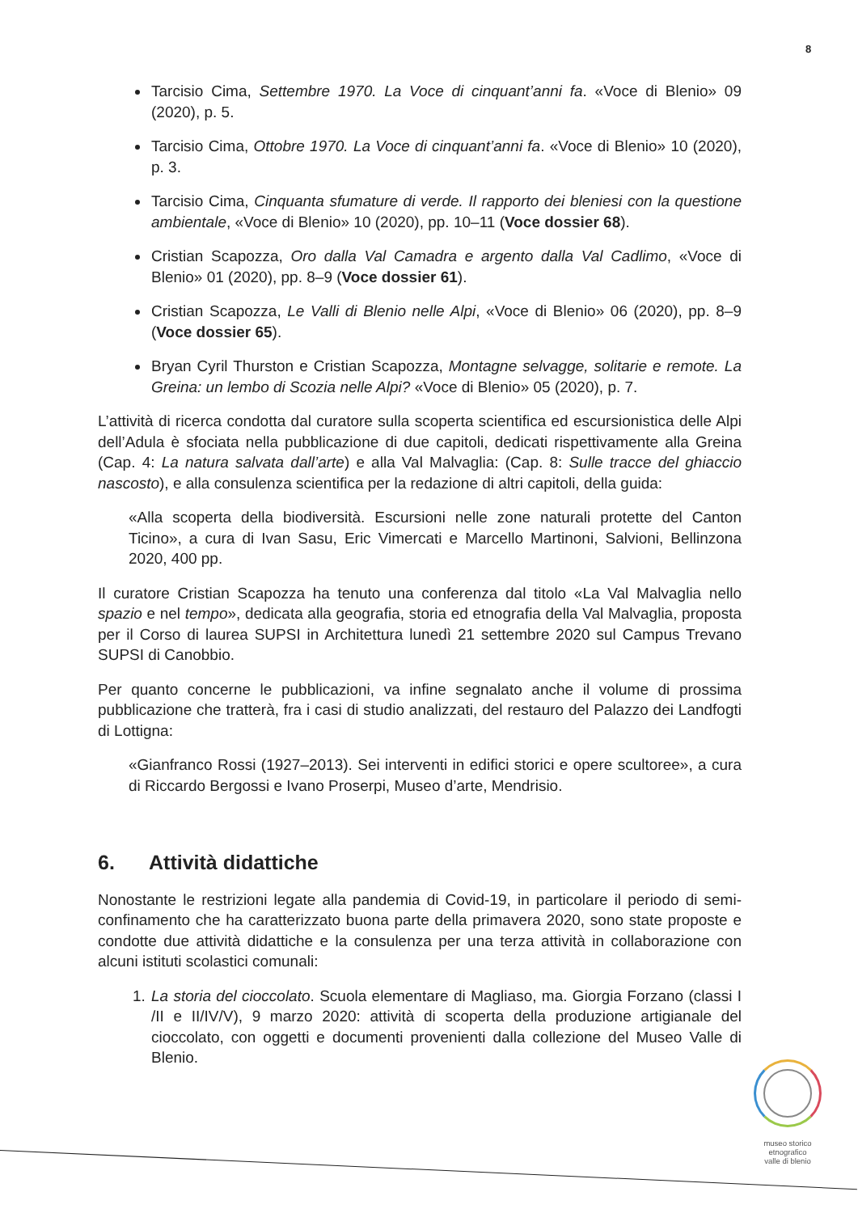8
Tarcisio Cima, Settembre 1970. La Voce di cinquant’anni fa. «Voce di Blenio» 09 (2020), p. 5.
Tarcisio Cima, Ottobre 1970. La Voce di cinquant’anni fa. «Voce di Blenio» 10 (2020), p. 3.
Tarcisio Cima, Cinquanta sfumature di verde. Il rapporto dei bleniesi con la questione ambientale, «Voce di Blenio» 10 (2020), pp. 10–11 (Voce dossier 68).
Cristian Scapozza, Oro dalla Val Camadra e argento dalla Val Cadlimo, «Voce di Blenio» 01 (2020), pp. 8–9 (Voce dossier 61).
Cristian Scapozza, Le Valli di Blenio nelle Alpi, «Voce di Blenio» 06 (2020), pp. 8–9 (Voce dossier 65).
Bryan Cyril Thurston e Cristian Scapozza, Montagne selvagge, solitarie e remote. La Greina: un lembo di Scozia nelle Alpi? «Voce di Blenio» 05 (2020), p. 7.
L’attività di ricerca condotta dal curatore sulla scoperta scientifica ed escursionistica delle Alpi dell’Adula è sfociata nella pubblicazione di due capitoli, dedicati rispettivamente alla Greina (Cap. 4: La natura salvata dall’arte) e alla Val Malvaglia: (Cap. 8: Sulle tracce del ghiaccio nascosto), e alla consulenza scientifica per la redazione di altri capitoli, della guida:
«Alla scoperta della biodiversità. Escursioni nelle zone naturali protette del Canton Ticino», a cura di Ivan Sasu, Eric Vimercati e Marcello Martinoni, Salvioni, Bellinzona 2020, 400 pp.
Il curatore Cristian Scapozza ha tenuto una conferenza dal titolo «La Val Malvaglia nello spazio e nel tempo», dedicata alla geografia, storia ed etnografia della Val Malvaglia, proposta per il Corso di laurea SUPSI in Architettura lunedì 21 settembre 2020 sul Campus Trevano SUPSI di Canobbio.
Per quanto concerne le pubblicazioni, va infine segnalato anche il volume di prossima pubblicazione che tratterà, fra i casi di studio analizzati, del restauro del Palazzo dei Landfogti di Lottigna:
«Gianfranco Rossi (1927–2013). Sei interventi in edifici storici e opere scultoree», a cura di Riccardo Bergossi e Ivano Proserpi, Museo d’arte, Mendrisio.
6. Attività didattiche
Nonostante le restrizioni legate alla pandemia di Covid-19, in particolare il periodo di semi-confinamento che ha caratterizzato buona parte della primavera 2020, sono state proposte e condotte due attività didattiche e la consulenza per una terza attività in collaborazione con alcuni istituti scolastici comunali:
1. La storia del cioccolato. Scuola elementare di Magliaso, ma. Giorgia Forzano (classi I /II e II/IV/V), 9 marzo 2020: attività di scoperta della produzione artigianale del cioccolato, con oggetti e documenti provenienti dalla collezione del Museo Valle di Blenio.
museo storico
etnografico
valle di blenio